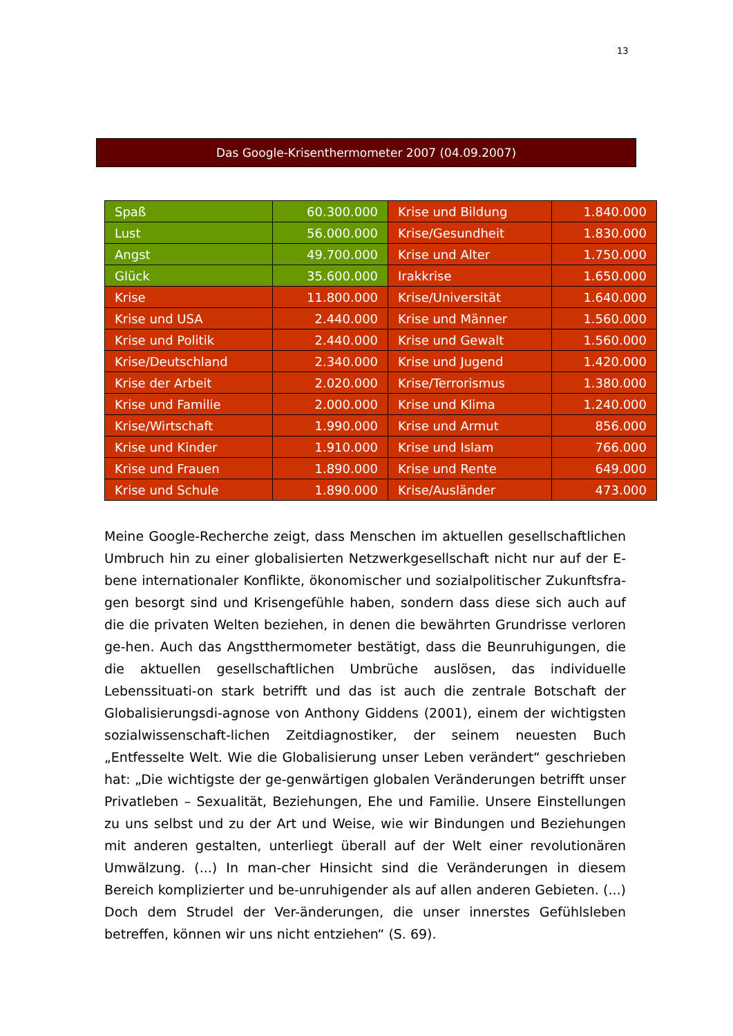13
Das Google-Krisenthermometer 2007 (04.09.2007)
| Spaß | 60.300.000 | Krise und Bildung | 1.840.000 |
| Lust | 56.000.000 | Krise/Gesundheit | 1.830.000 |
| Angst | 49.700.000 | Krise und Alter | 1.750.000 |
| Glück | 35.600.000 | Irakkrise | 1.650.000 |
| Krise | 11.800.000 | Krise/Universität | 1.640.000 |
| Krise und USA | 2.440.000 | Krise und Männer | 1.560.000 |
| Krise und Politik | 2.440.000 | Krise und Gewalt | 1.560.000 |
| Krise/Deutschland | 2.340.000 | Krise und Jugend | 1.420.000 |
| Krise der Arbeit | 2.020.000 | Krise/Terrorismus | 1.380.000 |
| Krise und Familie | 2.000.000 | Krise und Klima | 1.240.000 |
| Krise/Wirtschaft | 1.990.000 | Krise und Armut | 856.000 |
| Krise und Kinder | 1.910.000 | Krise und Islam | 766.000 |
| Krise und Frauen | 1.890.000 | Krise und Rente | 649.000 |
| Krise und Schule | 1.890.000 | Krise/Ausländer | 473.000 |
Meine Google-Recherche zeigt, dass Menschen im aktuellen gesellschaftlichen Umbruch hin zu einer globalisierten Netzwerkgesellschaft nicht nur auf der E-bene internationaler Konflikte, ökonomischer und sozialpolitischer Zukunftsfra-gen besorgt sind und Krisengefühle haben, sondern dass diese sich auch auf die die privaten Welten beziehen, in denen die bewährten Grundrisse verloren ge-hen. Auch das Angstthermometer bestätigt, dass die Beunruhigungen, die die aktuellen gesellschaftlichen Umbrüche auslösen, das individuelle Lebenssituati-on stark betrifft und das ist auch die zentrale Botschaft der Globalisierungsdi-agnose von Anthony Giddens (2001), einem der wichtigsten sozialwissenschaft-lichen Zeitdiagnostiker, der seinem neuesten Buch „Entfesselte Welt. Wie die Globalisierung unser Leben verändert“ geschrieben hat: „Die wichtigste der ge-genwärtigen globalen Veränderungen betrifft unser Privatleben – Sexualität, Beziehungen, Ehe und Familie. Unsere Einstellungen zu uns selbst und zu der Art und Weise, wie wir Bindungen und Beziehungen mit anderen gestalten, unterliegt überall auf der Welt einer revolutionären Umwälzung. (...) In man-cher Hinsicht sind die Veränderungen in diesem Bereich komplizierter und be-unruhigender als auf allen anderen Gebieten. (...) Doch dem Strudel der Ver-änderungen, die unser innerstes Gefühlsleben betreffen, können wir uns nicht entziehen“ (S. 69).